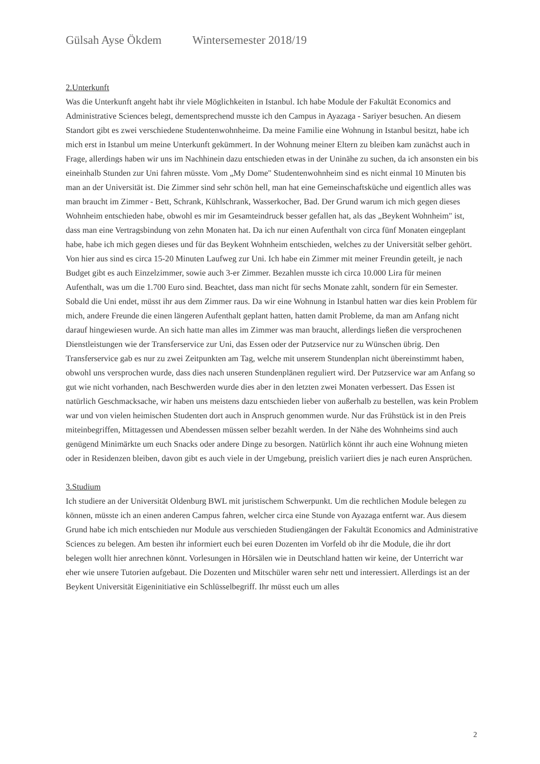Gülsah Ayse Ökdem Wintersemester 2018/19
2.Unterkunft
Was die Unterkunft angeht habt ihr viele Möglichkeiten in Istanbul. Ich habe Module der Fakultät Economics and Administrative Sciences belegt, dementsprechend musste ich den Campus in Ayazaga - Sariyer besuchen. An diesem Standort gibt es zwei verschiedene Studentenwohnheime. Da meine Familie eine Wohnung in Istanbul besitzt, habe ich mich erst in Istanbul um meine Unterkunft gekümmert. In der Wohnung meiner Eltern zu bleiben kam zunächst auch in Frage, allerdings haben wir uns im Nachhinein dazu entschieden etwas in der Uninähe zu suchen, da ich ansonsten ein bis eineinhalb Stunden zur Uni fahren müsste. Vom „My Dome" Studentenwohnheim sind es nicht einmal 10 Minuten bis man an der Universität ist. Die Zimmer sind sehr schön hell, man hat eine Gemeinschaftsküche und eigentlich alles was man braucht im Zimmer - Bett, Schrank, Kühlschrank, Wasserkocher, Bad. Der Grund warum ich mich gegen dieses Wohnheim entschieden habe, obwohl es mir im Gesamteindruck besser gefallen hat, als das „Beykent Wohnheim" ist, dass man eine Vertragsbindung von zehn Monaten hat. Da ich nur einen Aufenthalt von circa fünf Monaten eingeplant habe, habe ich mich gegen dieses und für das Beykent Wohnheim entschieden, welches zu der Universität selber gehört. Von hier aus sind es circa 15-20 Minuten Laufweg zur Uni. Ich habe ein Zimmer mit meiner Freundin geteilt, je nach Budget gibt es auch Einzelzimmer, sowie auch 3-er Zimmer. Bezahlen musste ich circa 10.000 Lira für meinen Aufenthalt, was um die 1.700 Euro sind. Beachtet, dass man nicht für sechs Monate zahlt, sondern für ein Semester. Sobald die Uni endet, müsst ihr aus dem Zimmer raus. Da wir eine Wohnung in Istanbul hatten war dies kein Problem für mich, andere Freunde die einen längeren Aufenthalt geplant hatten, hatten damit Probleme, da man am Anfang nicht darauf hingewiesen wurde. An sich hatte man alles im Zimmer was man braucht, allerdings ließen die versprochenen Dienstleistungen wie der Transferservice zur Uni, das Essen oder der Putzservice nur zu Wünschen übrig. Den Transferservice gab es nur zu zwei Zeitpunkten am Tag, welche mit unserem Stundenplan nicht übereinstimmt haben, obwohl uns versprochen wurde, dass dies nach unseren Stundenplänen reguliert wird. Der Putzservice war am Anfang so gut wie nicht vorhanden, nach Beschwerden wurde dies aber in den letzten zwei Monaten verbessert. Das Essen ist natürlich Geschmacksache, wir haben uns meistens dazu entschieden lieber von außerhalb zu bestellen, was kein Problem war und von vielen heimischen Studenten dort auch in Anspruch genommen wurde. Nur das Frühstück ist in den Preis miteinbegriffen, Mittagessen und Abendessen müssen selber bezahlt werden. In der Nähe des Wohnheims sind auch genügend Minimärkte um euch Snacks oder andere Dinge zu besorgen. Natürlich könnt ihr auch eine Wohnung mieten oder in Residenzen bleiben, davon gibt es auch viele in der Umgebung, preislich variiert dies je nach euren Ansprüchen.
3.Studium
Ich studiere an der Universität Oldenburg BWL mit juristischem Schwerpunkt. Um die rechtlichen Module belegen zu können, müsste ich an einen anderen Campus fahren, welcher circa eine Stunde von Ayazaga entfernt war. Aus diesem Grund habe ich mich entschieden nur Module aus verschieden Studiengängen der Fakultät Economics and Administrative Sciences zu belegen. Am besten ihr informiert euch bei euren Dozenten im Vorfeld ob ihr die Module, die ihr dort belegen wollt hier anrechnen könnt. Vorlesungen in Hörsälen wie in Deutschland hatten wir keine, der Unterricht war eher wie unsere Tutorien aufgebaut. Die Dozenten und Mitschüler waren sehr nett und interessiert. Allerdings ist an der Beykent Universität Eigeninitiative ein Schlüsselbegriff. Ihr müsst euch um alles
2